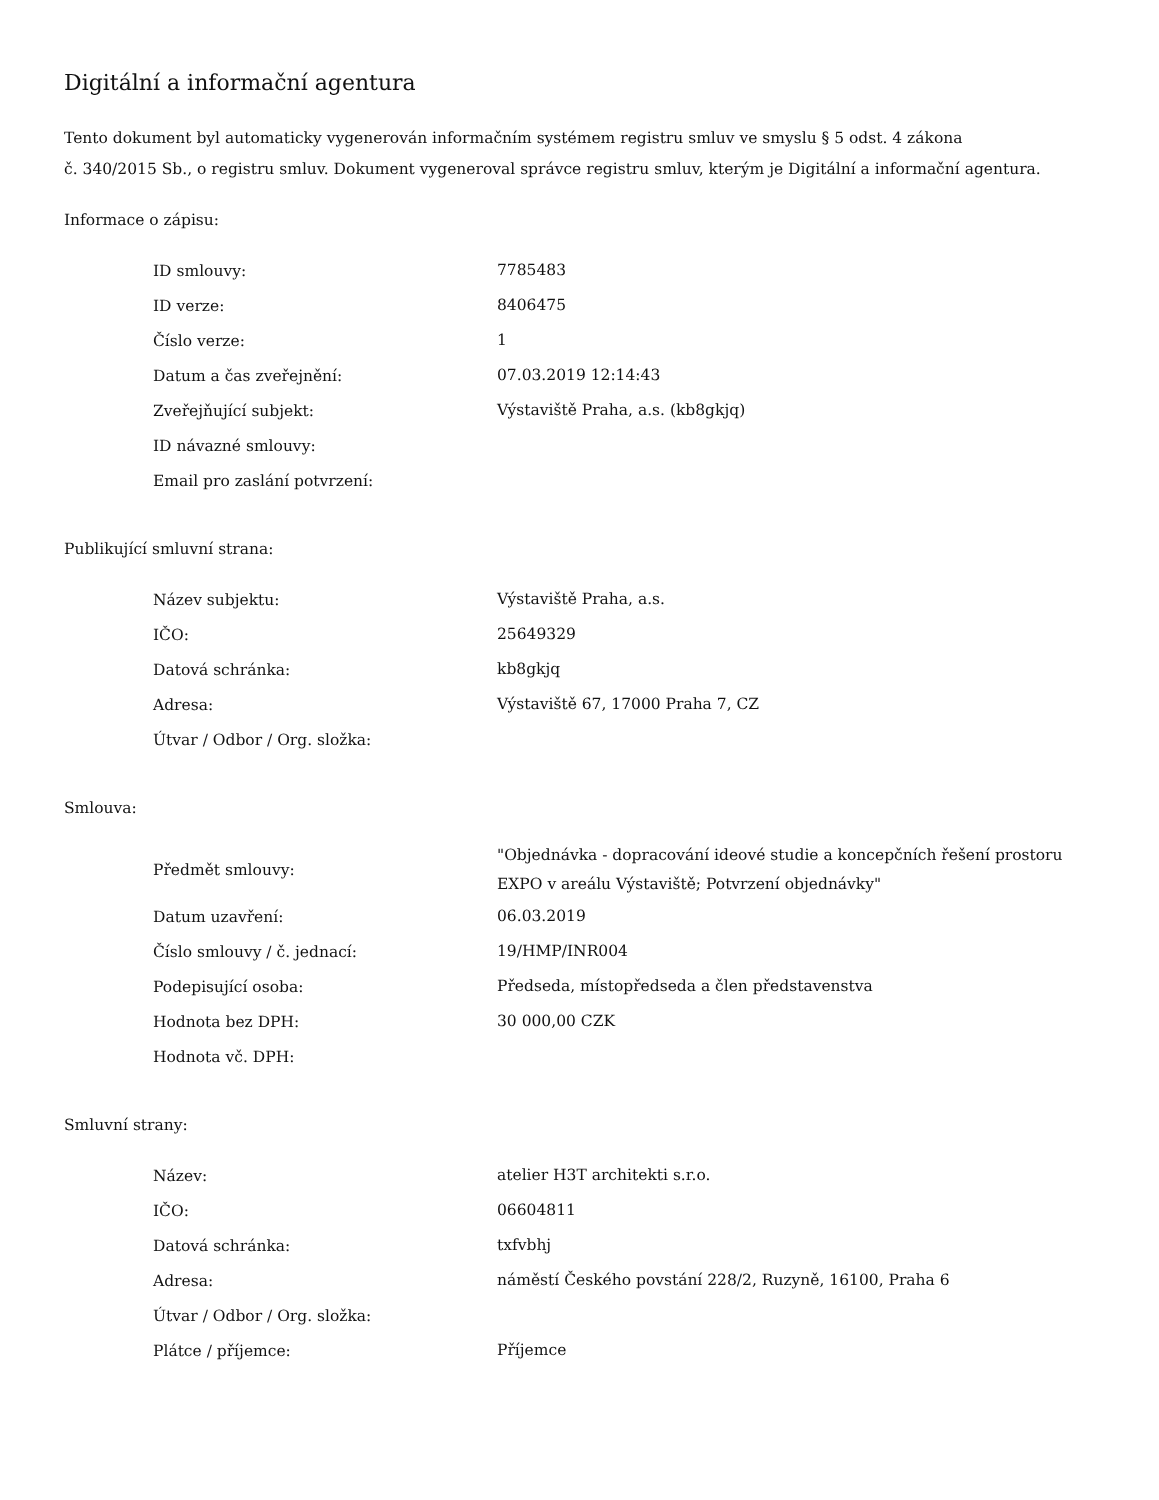Digitální a informační agentura
Tento dokument byl automaticky vygenerován informačním systémem registru smluv ve smyslu § 5 odst. 4 zákona
č. 340/2015 Sb., o registru smluv. Dokument vygeneroval správce registru smluv, kterým je Digitální a informační agentura.
Informace o zápisu:
| ID smlouvy: | 7785483 |
| ID verze: | 8406475 |
| Číslo verze: | 1 |
| Datum a čas zveřejnění: | 07.03.2019 12:14:43 |
| Zveřejňující subjekt: | Výstaviště Praha, a.s. (kb8gkjq) |
| ID návazné smlouvy: | |
| Email pro zaslání potvrzení: | |
Publikující smluvní strana:
| Název subjektu: | Výstaviště Praha, a.s. |
| IČO: | 25649329 |
| Datová schránka: | kb8gkjq |
| Adresa: | Výstaviště 67, 17000 Praha 7, CZ |
| Útvar / Odbor / Org. složka: | |
Smlouva:
| Předmět smlouvy: | "Objednávka - dopracování ideové studie a koncepčních řešení prostoru EXPO v areálu Výstaviště; Potvrzení objednávky" |
| Datum uzavření: | 06.03.2019 |
| Číslo smlouvy / č. jednací: | 19/HMP/INR004 |
| Podepisující osoba: | Předseda, místopředseda a člen představenstva |
| Hodnota bez DPH: | 30 000,00 CZK |
| Hodnota vč. DPH: | |
Smluvní strany:
| Název: | atelier H3T architekti s.r.o. |
| IČO: | 06604811 |
| Datová schránka: | txfvbhj |
| Adresa: | náměstí Českého povstání 228/2, Ruzyně, 16100, Praha 6 |
| Útvar / Odbor / Org. složka: | |
| Plátce / příjemce: | Příjemce |